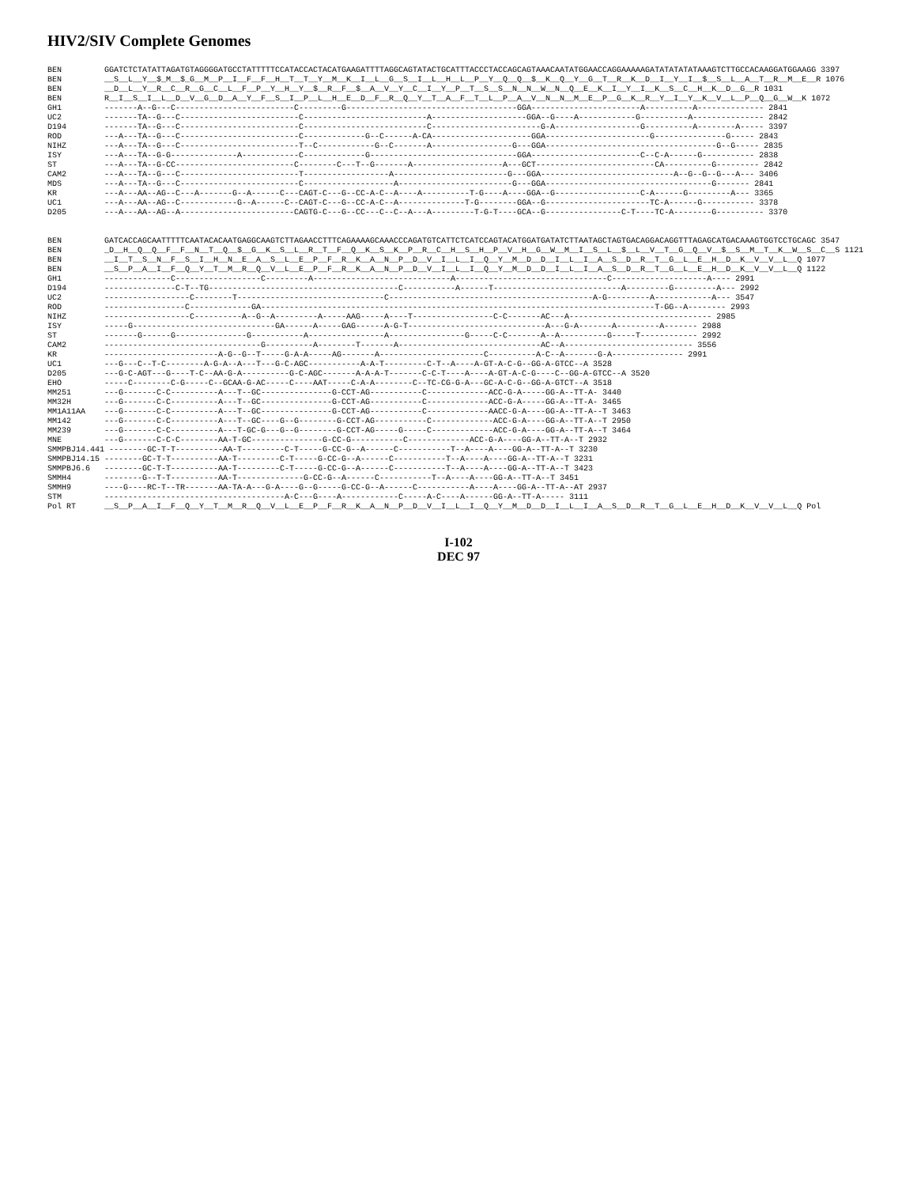HIV2/SIV Complete Genomes
BEN         GGATCTCTATATTAGATGTAGGGGATGCCTATTTTTCCATACCACTACATGAAGATTTTAGGCAGTATACTGCATTTACCCTACCAGCAGTAAACAATATGGAACCAGGAAAAAGATATATATATAAAGTCTTGCCACAAGGATGGAAGG 3397
BEN         __S__L__Y__$_M__$_G__M__P__I__F__F__H__T__T__Y__M__K__I__L__G__S__I__L__H__L__P__Y__Q__Q__$__K__Q__Y__G__T__R__K__D__I__Y__I__$__S__L__A__T__R__M__E__R 1076
BEN         __D__L__Y__R__C__R__G__C__L__F__P__Y__H__Y__$__R__F__$__A__V__Y__C__I__Y__P__T__S__S__N__N__W__N__Q__E__K__I__Y__I__K__S__C__H__K__D__G__R 1031
BEN         R__I__S__I__L__D__V__G__D__A__Y__F__S__I__P__L__H__E__D__F__R__Q__Y__T__A__F__T__L__P__A__V__N__N__M__E__P__G__K__R__Y__I__Y__K__V__L__P__Q__G__W__K 1072
GH1         -------A--G---C-------------------------C---------G------------------------------------GGA-----------------------A----------A-------------- 2841
UC2         -------TA--G---C-------------------------C--------------------------A--------------------GGA--G----A------------G----------A--------------- 2842
D194        -------TA--G---C-------------------------C--------------------------C-----------------------G-A------------------G----------A--------A----- 3397
ROD         ---A---TA--G---C-------------------------C-------------G--C------A-CA---------------------GGA----------------------G---------------G----- 2843
NIHZ        ---A---TA--G---C-------------------------T--C------------G--C-------A-----------------G---GGA------------------------------------G--G----- 2835
ISY         ---A---TA--G-G--------------A------------C-------------G-------------------------------GGA-----------------------C--C-A------G----------- 2838
ST          ---A---TA--G-CC-------------------------C--------C---T--G-------A-------------------A---GCT-------------------------CA----------G--------- 2842
CAM2        ---A---TA--G---C-------------------------T------------------A------------------------G---GGA----------------------------A--G--G--G---A--- 3406
MDS         ---A---TA--G---C-------------------------C-------------------A------------------------G---GGA-----------------------------------G------- 2841
KR          ---A---AA--AG--C---A-------G--A------C---CAGT-C---G--CC-A-C--A----A----------T-G----A----GGA--G------------------C-A------G---------A--- 3365
UC1         ---A---AA--AG--C------------G--A------C--CAGT-C---G--CC-A-C--A--------------T-G--------GGA--G----------------------TC-A------G----------- 3378
D205        ---A---AA--AG--A------------------------CAGTG-C---G--CC---C--C--A---A---------T-G-T----GCA--G----------------C-T----TC-A--------G---------- 3370
BEN         GATCACCAGCAATTTTTCAATACACAATGAGGCAAGTCTTAGAACCTTTCAGAAAAGCAAACCCAGATGTCATTCTCATCCAGTACATGGATGATATCTTAATAGCTAGTGACAGGACAGGTTTAGAGCATGACAAAGTGGTCCTGCAGC 3547
BEN         _D__H__Q__Q__F__F__N__T__Q__$__G__K__S__L__R__T__F__Q__K__S__K__P__R__C__H__S__H__P__V__H__G__W__M__I__S__L__$__L__V__T__G__Q__V__$__S__M__T__K__W__S__C__S 1121
BEN         __I__T__S__N__F__S__I__H__N__E__A__S__L__E__P__F__R__K__A__N__P__D__V__I__L__I__Q__Y__M__D__D__I__L__I__A__S__D__R__T__G__L__E__H__D__K__V__V__L__Q 1077
BEN         __S__P__A__I__F__Q__Y__T__M__R__Q__V__L__E__P__F__R__K__A__N__P__D__V__I__L__I__Q__Y__M__D__D__I__L__I__A__S__D__R__T__G__L__E__H__D__K__V__V__L__Q 1122
GH1         --------------C------------------C---------A-----------------------------A--------------------------------C--------------------A---- 2991
D194        ---------------C-T--TG----------------------------------------C-----------A------T---------------------------A---------G---------A--- 2992
UC2         ------------------C--------T-------------------------------C-------------------------------------------A-G---------A------------A--- 3547
ROD         -----------------C-------------GA-----------------------------------------------------------------------------------T-GG--A-------- 2993
NIHZ        ------------------C----------A--G--A---------A-----AAG-----A----T-----------------C-C-------AC---A------------------------------ 2985
ISY         -----G------------------------------GA------A-----GAG------A-G-T-----------------------------A---G-A-------A---------A------- 2988
ST          -------G------G---------------G-----------A----------------A----------------G-----C-C-------A--A----------G-----T------------ 2992
CAM2        ---------------------------------G----------A--------T-------A------------------------------AC--A--------------------------- 3556
KR          ------------------------A-G--G--T-----G-A-A-----AG-------A----------------------C----------A-C--A-------G-A--------------- 2991
UC1         ---G---C--T-C--------A-G-A--A---T---G-C-AGC-----------A-A-T---------C-T--A----A-GT-A-C-G--GG-A-GTCC--A 3528
D205        ---G-C-AGT---G----T-C--AA-G-A----------G-C-AGC-------A-A-A-T-------C-C-T----A----A-GT-A-C-G----C--GG-A-GTCC--A 3520
EHO         -----C--------C-G-----C--GCAA-G-AC-----C----AAT-----C-A-A--------C--TC-CG-G-A---GC-A-C-G--GG-A-GTCT--A 3518
MM251       ---G-------C-C----------A---T--GC---------------G-CCT-AG-----------C-------------ACC-G-A-----GG-A--TT-A- 3440
MM32H       ---G-------C-C----------A---T--GC---------------G-CCT-AG-----------C-------------ACC-G-A-----GG-A--TT-A- 3465
MM1A11AA    ---G-------C-C----------A---T--GC---------------G-CCT-AG-----------C-------------AACC-G-A----GG-A--TT-A--T 3463
MM142       ---G-------C-C----------A---T--GC----G--G--------G-CCT-AG-----------C-------------ACC-G-A----GG-A--TT-A--T 2950
MM239       ---G-------C-C----------A---T-GC-G---G--G--------G-CCT-AG-----G-----C-------------ACC-G-A----GG-A--TT-A--T 3464
MNE         ---G-------C-C-C--------AA-T-GC---------------G-CC-G-----------C-------------ACC-G-A----GG-A--TT-A--T 2932
SMMPBJ14.441 --------GC-T-T----------AA-T---------C-T-----G-CC-G--A------C-----------T--A----A----GG-A--TT-A--T 3230
SMMPBJ14.15 --------GC-T-T----------AA-T---------C-T-----G-CC-G--A------C-----------T--A----A----GG-A--TT-A--T 3231
SMMPBJ6.6   --------GC-T-T----------AA-T---------C-T-----G-CC-G--A------C-----------T--A----A----GG-A--TT-A--T 3423
SMMH4       --------G--T-T----------AA-T--------------G-CC-G--A------C-----------T--A----A----GG-A--TT-A--T 3451
SMMH9       ----G----RC-T--TR-------AA-TA-A---G-A----G--G-----G-CC-G--A------C-----------A----A----GG-A--TT-A--AT 2937
STM         --------------------------------------A-C---G----A------------C-----A-C----A------GG-A--TT-A----- 3111
Pol RT      __S__P__A__I__F__Q__Y__T__M__R__Q__V__L__E__P__F__R__K__A__N__P__D__V__I__L__I__Q__Y__M__D__D__I__L__I__A__S__D__R__T__G__L__E__H__D__K__V__V__L__Q Pol
I-102
DEC 97